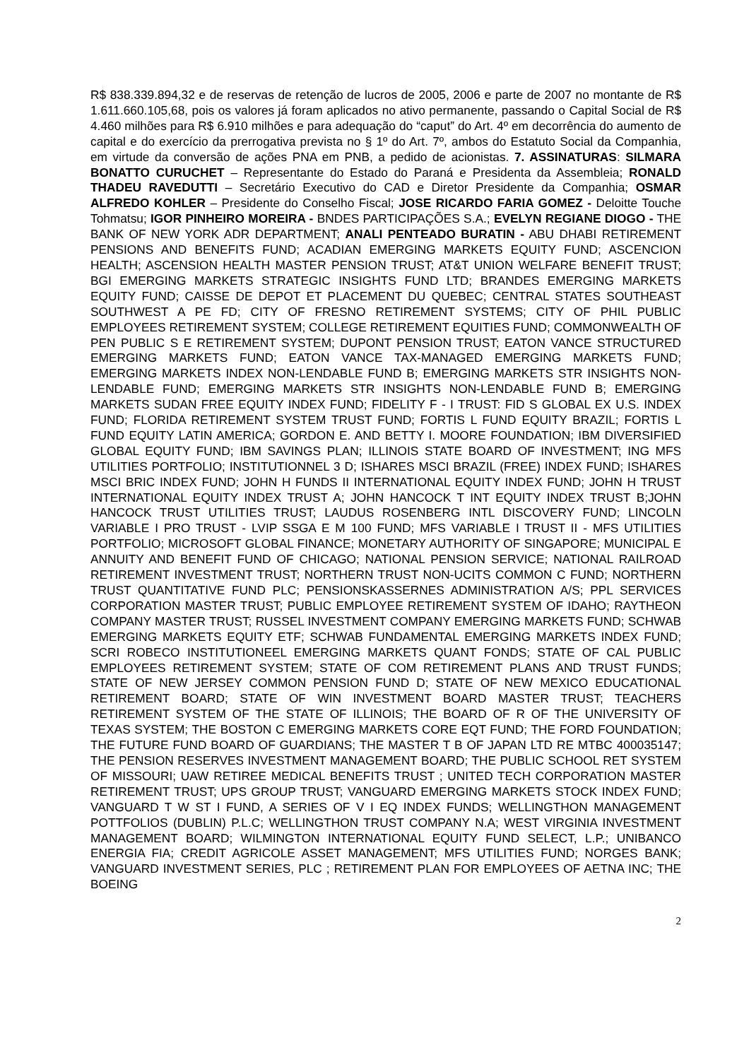R$ 838.339.894,32 e de reservas de retenção de lucros de 2005, 2006 e parte de 2007 no montante de R$ 1.611.660.105,68, pois os valores já foram aplicados no ativo permanente, passando o Capital Social de R$ 4.460 milhões para R$ 6.910 milhões e para adequação do “caput” do Art. 4º em decorrência do aumento de capital e do exercício da prerrogativa prevista no § 1º do Art. 7º, ambos do Estatuto Social da Companhia, em virtude da conversão de ações PNA em PNB, a pedido de acionistas. 7. ASSINATURAS: SILMARA BONATTO CURUCHET – Representante do Estado do Paraná e Presidenta da Assembleia; RONALD THADEU RAVEDUTTI – Secretário Executivo do CAD e Diretor Presidente da Companhia; OSMAR ALFREDO KOHLER – Presidente do Conselho Fiscal; JOSE RICARDO FARIA GOMEZ - Deloitte Touche Tohmatsu; IGOR PINHEIRO MOREIRA - BNDES PARTICIPAÇÕES S.A.; EVELYN REGIANE DIOGO - THE BANK OF NEW YORK ADR DEPARTMENT; ANALI PENTEADO BURATIN - ABU DHABI RETIREMENT PENSIONS AND BENEFITS FUND; ACADIAN EMERGING MARKETS EQUITY FUND; ASCENCION HEALTH; ASCENSION HEALTH MASTER PENSION TRUST; AT&T UNION WELFARE BENEFIT TRUST; BGI EMERGING MARKETS STRATEGIC INSIGHTS FUND LTD; BRANDES EMERGING MARKETS EQUITY FUND; CAISSE DE DEPOT ET PLACEMENT DU QUEBEC; CENTRAL STATES SOUTHEAST SOUTHWEST A PE FD; CITY OF FRESNO RETIREMENT SYSTEMS; CITY OF PHIL PUBLIC EMPLOYEES RETIREMENT SYSTEM; COLLEGE RETIREMENT EQUITIES FUND; COMMONWEALTH OF PEN PUBLIC S E RETIREMENT SYSTEM; DUPONT PENSION TRUST; EATON VANCE STRUCTURED EMERGING MARKETS FUND; EATON VANCE TAX-MANAGED EMERGING MARKETS FUND; EMERGING MARKETS INDEX NON-LENDABLE FUND B; EMERGING MARKETS STR INSIGHTS NON-LENDABLE FUND; EMERGING MARKETS STR INSIGHTS NON-LENDABLE FUND B; EMERGING MARKETS SUDAN FREE EQUITY INDEX FUND; FIDELITY F - I TRUST: FID S GLOBAL EX U.S. INDEX FUND; FLORIDA RETIREMENT SYSTEM TRUST FUND; FORTIS L FUND EQUITY BRAZIL; FORTIS L FUND EQUITY LATIN AMERICA; GORDON E. AND BETTY I. MOORE FOUNDATION; IBM DIVERSIFIED GLOBAL EQUITY FUND; IBM SAVINGS PLAN; ILLINOIS STATE BOARD OF INVESTMENT; ING MFS UTILITIES PORTFOLIO; INSTITUTIONNEL 3 D; ISHARES MSCI BRAZIL (FREE) INDEX FUND; ISHARES MSCI BRIC INDEX FUND; JOHN H FUNDS II INTERNATIONAL EQUITY INDEX FUND; JOHN H TRUST INTERNATIONAL EQUITY INDEX TRUST A; JOHN HANCOCK T INT EQUITY INDEX TRUST B;JOHN HANCOCK TRUST UTILITIES TRUST; LAUDUS ROSENBERG INTL DISCOVERY FUND; LINCOLN VARIABLE I PRO TRUST - LVIP SSGA E M 100 FUND; MFS VARIABLE I TRUST II - MFS UTILITIES PORTFOLIO; MICROSOFT GLOBAL FINANCE; MONETARY AUTHORITY OF SINGAPORE; MUNICIPAL E ANNUITY AND BENEFIT FUND OF CHICAGO; NATIONAL PENSION SERVICE; NATIONAL RAILROAD RETIREMENT INVESTMENT TRUST; NORTHERN TRUST NON-UCITS COMMON C FUND; NORTHERN TRUST QUANTITATIVE FUND PLC; PENSIONSKASSERNES ADMINISTRATION A/S; PPL SERVICES CORPORATION MASTER TRUST; PUBLIC EMPLOYEE RETIREMENT SYSTEM OF IDAHO; RAYTHEON COMPANY MASTER TRUST; RUSSEL INVESTMENT COMPANY EMERGING MARKETS FUND; SCHWAB EMERGING MARKETS EQUITY ETF; SCHWAB FUNDAMENTAL EMERGING MARKETS INDEX FUND; SCRI ROBECO INSTITUTIONEEL EMERGING MARKETS QUANT FONDS; STATE OF CAL PUBLIC EMPLOYEES RETIREMENT SYSTEM; STATE OF COM RETIREMENT PLANS AND TRUST FUNDS; STATE OF NEW JERSEY COMMON PENSION FUND D; STATE OF NEW MEXICO EDUCATIONAL RETIREMENT BOARD; STATE OF WIN INVESTMENT BOARD MASTER TRUST; TEACHERS RETIREMENT SYSTEM OF THE STATE OF ILLINOIS; THE BOARD OF R OF THE UNIVERSITY OF TEXAS SYSTEM; THE BOSTON C EMERGING MARKETS CORE EQT FUND; THE FORD FOUNDATION; THE FUTURE FUND BOARD OF GUARDIANS; THE MASTER T B OF JAPAN LTD RE MTBC 400035147; THE PENSION RESERVES INVESTMENT MANAGEMENT BOARD; THE PUBLIC SCHOOL RET SYSTEM OF MISSOURI; UAW RETIREE MEDICAL BENEFITS TRUST ; UNITED TECH CORPORATION MASTER RETIREMENT TRUST; UPS GROUP TRUST; VANGUARD EMERGING MARKETS STOCK INDEX FUND; VANGUARD T W ST I FUND, A SERIES OF V I EQ INDEX FUNDS; WELLINGTHON MANAGEMENT POTTFOLIOS (DUBLIN) P.L.C; WELLINGTHON TRUST COMPANY N.A; WEST VIRGINIA INVESTMENT MANAGEMENT BOARD; WILMINGTON INTERNATIONAL EQUITY FUND SELECT, L.P.; UNIBANCO ENERGIA FIA; CREDIT AGRICOLE ASSET MANAGEMENT; MFS UTILITIES FUND; NORGES BANK; VANGUARD INVESTMENT SERIES, PLC ; RETIREMENT PLAN FOR EMPLOYEES OF AETNA INC; THE BOEING
2